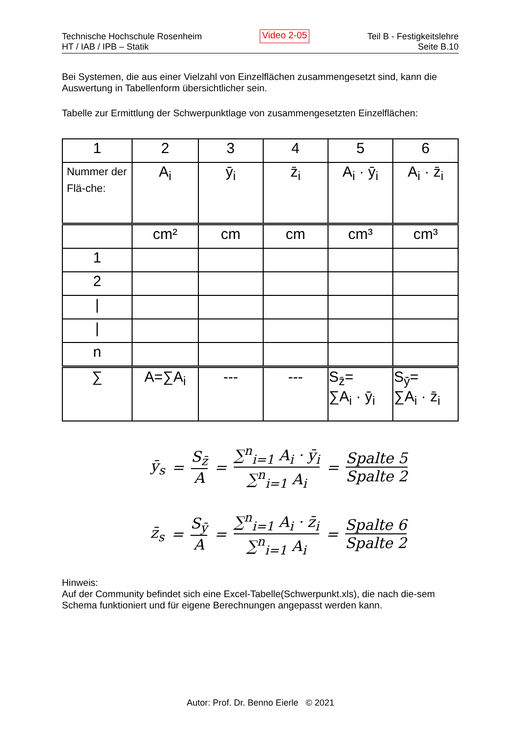Technische Hochschule Rosenheim
HT / IAB / IPB – Statik
Video 2-05
Teil B - Festigkeitslehre
Seite B.10
Bei Systemen, die aus einer Vielzahl von Einzelflächen zusammengesetzt sind, kann die Auswertung in Tabellenform übersichtlicher sein.
Tabelle zur Ermittlung der Schwerpunktlage von zusammengesetzten Einzelflächen:
| 1 | 2 | 3 | 4 | 5 | 6 |
| Nummer der Flä-che: | A<sub>i</sub> | ȳ<sub>i</sub> | z̄<sub>i</sub> | A<sub>i</sub> · ȳ<sub>i</sub> | A<sub>i</sub> · z̄<sub>i</sub> |
| | cm² | cm | cm | cm³ | cm³ |
| 1 | | | | | |
| 2 | | | | | |
| / | | | | | |
| / | | | | | |
| n | | | | | |
| ∑ | A=∑A<sub>i</sub> | --- | --- | S<sub>z̄</sub>= ∑A<sub>i</sub> · ȳ<sub>i</sub> | S<sub>ȳ</sub>= ∑A<sub>i</sub> · z̄<sub>i</sub> |
ȳ<sub>s</sub> = S<sub>z̄</sub> A = ∑<sup>n</sup><sub>i=1</sub> A<sub>i</sub> · ȳ<sub>i</sub> ∑<sup>n</sup><sub>i=1</sub> A<sub>i</sub> = Spalte 5 Spalte 2
z̄<sub>s</sub> = S<sub>ȳ</sub> A = ∑<sup>n</sup><sub>i=1</sub> A<sub>i</sub> · z̄<sub>i</sub> ∑<sup>n</sup><sub>i=1</sub> A<sub>i</sub> = Spalte 6 Spalte 2
Hinweis:
Auf der Community befindet sich eine Excel-Tabelle(Schwerpunkt.xls), die nach die-sem Schema funktioniert und für eigene Berechnungen angepasst werden kann.
Autor: Prof. Dr. Benno Eierle © 2021